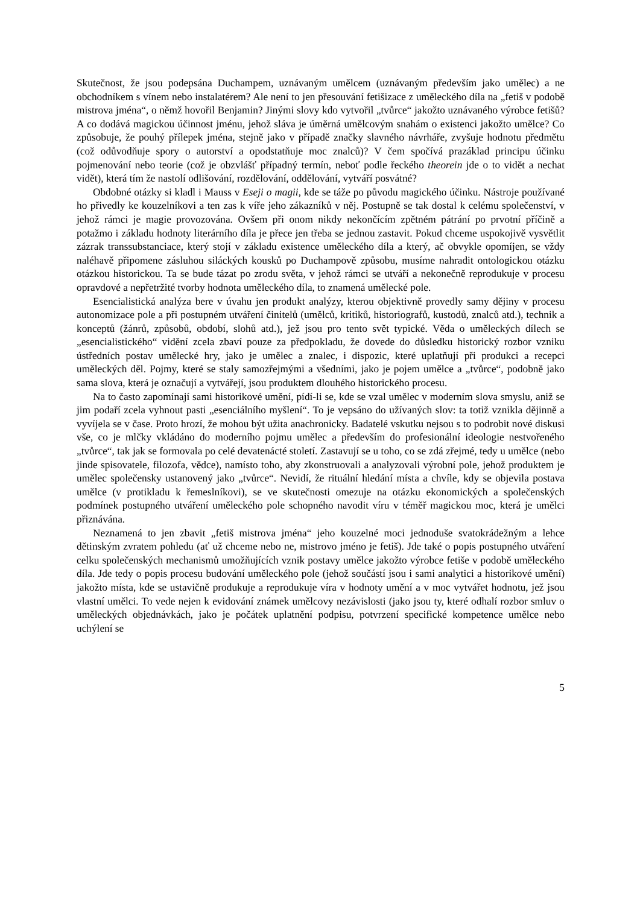Skutečnost, že jsou podepsána Duchampem, uznávaným umělcem (uznávaným především jako umělec) a ne obchodníkem s vínem nebo instalatérem? Ale není to jen přesouvání fetišizace z uměleckého díla na „fetiš v podobě mistrova jména“, o němž hovořil Benjamin? Jinými slovy kdo vytvořil „tvůrce“ jakožto uznávaného výrobce fetišů? A co dodává magickou účinnost jménu, jehož sláva je úměrná umělcovým snahám o existenci jakožto umělce? Co způsobuje, že pouhý přílepek jména, stejně jako v případě značky slavného návrháře, zvyšuje hodnotu předmětu (což odůvodňuje spory o autorství a opodstatňuje moc znalců)? V čem spočívá prazáklad principu účinku pojmenování nebo teorie (což je obzvlášť případný termín, neboť podle řeckého theorein jde o to vidět a nechat vidět), která tím že nastolí odlišování, rozdělování, oddělování, vytváří posvátné?
Obdobné otázky si kladl i Mauss v Eseji o magii, kde se táže po původu magického účinku. Nástroje používané ho přivedly ke kouzelníkovi a ten zas k víře jeho zákazníků v něj. Postupně se tak dostal k celému společenství, v jehož rámci je magie provozována. Ovšem při onom nikdy nekončícím zpětném pátrání po prvotní příčině a potažmo i základu hodnoty literárního díla je přece jen třeba se jednou zastavit. Pokud chceme uspokojivě vysvětlit zázrak transsubstanciace, který stojí v základu existence uměleckého díla a který, ač obvykle opomíjen, se vždy naléhavě připomene zásluhou siláckých kousků po Duchampově způsobu, musíme nahradit ontologickou otázku otázkou historickou. Ta se bude tázat po zrodu světa, v jehož rámci se utváří a nekonečně reprodukuje v procesu opravdové a nepřetržité tvorby hodnota uměleckého díla, to znamená umělecké pole.
Esencialistická analýza bere v úvahu jen produkt analýzy, kterou objektivně provedly samy dějiny v procesu autonomizace pole a při postupném utváření činitelů (umělců, kritiků, historiografů, kustodů, znalců atd.), technik a konceptů (žánrů, způsobů, období, slohů atd.), jež jsou pro tento svět typické. Věda o uměleckých dílech se „esencialistického“ vidění zcela zbaví pouze za předpokladu, že dovede do důsledku historický rozbor vzniku ústředních postav umělecké hry, jako je umělec a znalec, i dispozic, které uplatňují při produkci a recepci uměleckých děl. Pojmy, které se staly samozřejmými a všedními, jako je pojem umělce a „tvůrce“, podobně jako sama slova, která je označují a vytvářejí, jsou produktem dlouhého historického procesu.
Na to často zapomínají sami historikové umění, pídí-li se, kde se vzal umělec v moderním slova smyslu, aniž se jim podaří zcela vyhnout pasti „esenciálního myšlení“. To je vepsáno do užívaných slov: ta totiž vznikla dějinně a vyvíjela se v čase. Proto hrozí, že mohou být užita anachronicky. Badatelé vskutku nejsou s to podrobit nové diskusi vše, co je mlčky vkládáno do moderního pojmu umělec a především do profesionální ideologie nestvořeného „tvůrce“, tak jak se formovala po celé devatenácté století. Zastavují se u toho, co se zdá zřejmé, tedy u umělce (nebo jinde spisovatele, filozofa, vědce), namísto toho, aby zkonstruovali a analyzovali výrobní pole, jehož produktem je umělec společensky ustanovený jako „tvůrce“. Nevidí, že rituální hledání místa a chvíle, kdy se objevila postava umělce (v protikladu k řemeslníkovi), se ve skutečnosti omezuje na otázku ekonomických a společenských podmínek postupného utváření uměleckého pole schopného navodit víru v téměř magickou moc, která je umělci přiznávána.
Neznamená to jen zbavit „fetiš mistrova jména“ jeho kouzelné moci jednoduše svatokrádežným a lehce dětinským zvratem pohledu (ať už chceme nebo ne, mistrovo jméno je fetiš). Jde také o popis postupného utváření celku společenských mechanismů umožňujících vznik postavy umělce jakožto výrobce fetiše v podobě uměleckého díla. Jde tedy o popis procesu budování uměleckého pole (jehož součástí jsou i sami analytici a historikové umění) jakožto místa, kde se ustavičně produkuje a reprodukuje víra v hodnoty umění a v moc vytvářet hodnotu, jež jsou vlastní umělci. To vede nejen k evidování známek umělcovy nezávislosti (jako jsou ty, které odhalí rozbor smluv o uměleckých objednávkách, jako je počátek uplatnění podpisu, potvrzení specifické kompetence umělce nebo uchýlení se
5